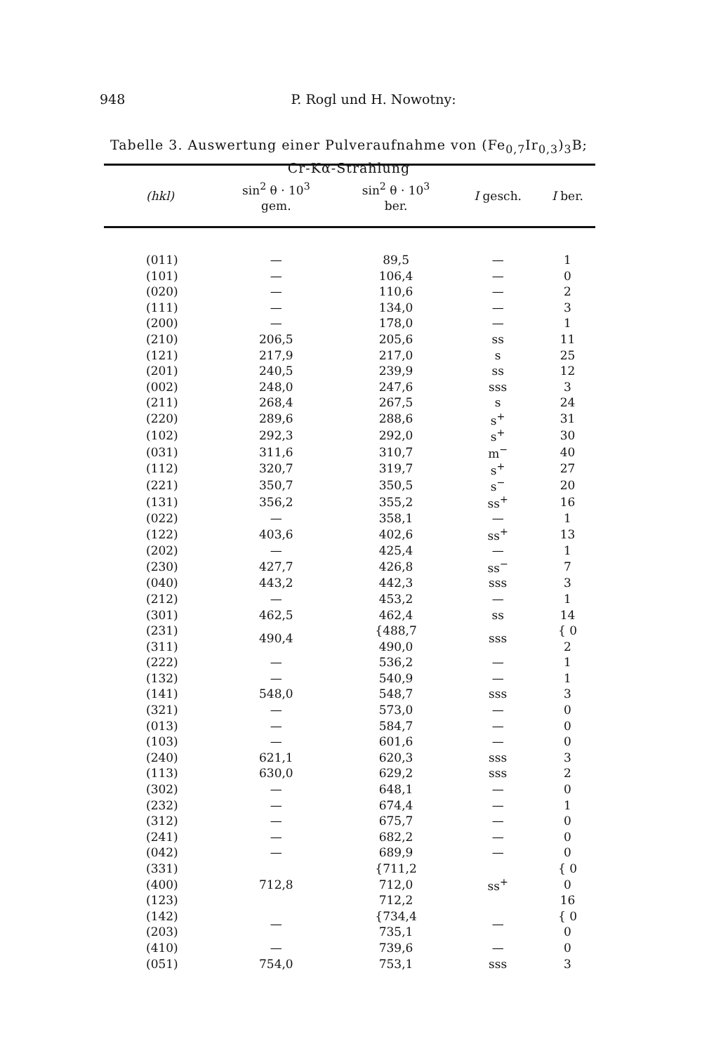948
P. Rogl und H. Nowotny:
Tabelle 3. Auswertung einer Pulveraufnahme von (Fe<sub>0,7</sub>Ir<sub>0,3</sub>)<sub>3</sub>B;
Cr-Kα-Strahlung
| (hkl) | sin<sup>2</sup> θ · 10<sup>3</sup> gem. | sin<sup>2</sup> θ · 10<sup>3</sup> ber. | I gesch. | I ber. |
| --- | --- | --- | --- | --- |
| (011) | — | 89,5 | — | 1 |
| (101) | — | 106,4 | — | 0 |
| (020) | — | 110,6 | — | 2 |
| (111) | — | 134,0 | — | 3 |
| (200) | — | 178,0 | — | 1 |
| (210) | 206,5 | 205,6 | ss | 11 |
| (121) | 217,9 | 217,0 | s | 25 |
| (201) | 240,5 | 239,9 | ss | 12 |
| (002) | 248,0 | 247,6 | sss | 3 |
| (211) | 268,4 | 267,5 | s | 24 |
| (220) | 289,6 | 288,6 | s<sup>+</sup> | 31 |
| (102) | 292,3 | 292,0 | s<sup>+</sup> | 30 |
| (031) | 311,6 | 310,7 | m<sup>−</sup> | 40 |
| (112) | 320,7 | 319,7 | s<sup>+</sup> | 27 |
| (221) | 350,7 | 350,5 | s<sup>−</sup> | 20 |
| (131) | 356,2 | 355,2 | ss<sup>+</sup> | 16 |
| (022) | — | 358,1 | — | 1 |
| (122) | 403,6 | 402,6 | ss<sup>+</sup> | 13 |
| (202) | — | 425,4 | — | 1 |
| (230) | 427,7 | 426,8 | ss<sup>−</sup> | 7 |
| (040) | 443,2 | 442,3 | sss | 3 |
| (212) | — | 453,2 | — | 1 |
| (301) | 462,5 | 462,4 | ss | 14 |
| (231) | 490,4 | {488,7 | sss | { 0 |
| (311) | | 490,0 | | 2 |
| (222) | — | 536,2 | — | 1 |
| (132) | — | 540,9 | — | 1 |
| (141) | 548,0 | 548,7 | sss | 3 |
| (321) | — | 573,0 | — | 0 |
| (013) | — | 584,7 | — | 0 |
| (103) | — | 601,6 | — | 0 |
| (240) | 621,1 | 620,3 | sss | 3 |
| (113) | 630,0 | 629,2 | sss | 2 |
| (302) | — | 648,1 | — | 0 |
| (232) | — | 674,4 | — | 1 |
| (312) | — | 675,7 | — | 0 |
| (241) | — | 682,2 | — | 0 |
| (042) | — | 689,9 | — | 0 |
| (331) | 712,8 | {711,2 | ss<sup>+</sup> | { 0 |
| (400) | | 712,0 | | 0 |
| (123) | | 712,2 | | 16 |
| (142) | — | {734,4 | — | { 0 |
| (203) | | 735,1 | | 0 |
| (410) | — | 739,6 | — | 0 |
| (051) | 754,0 | 753,1 | sss | 3 |